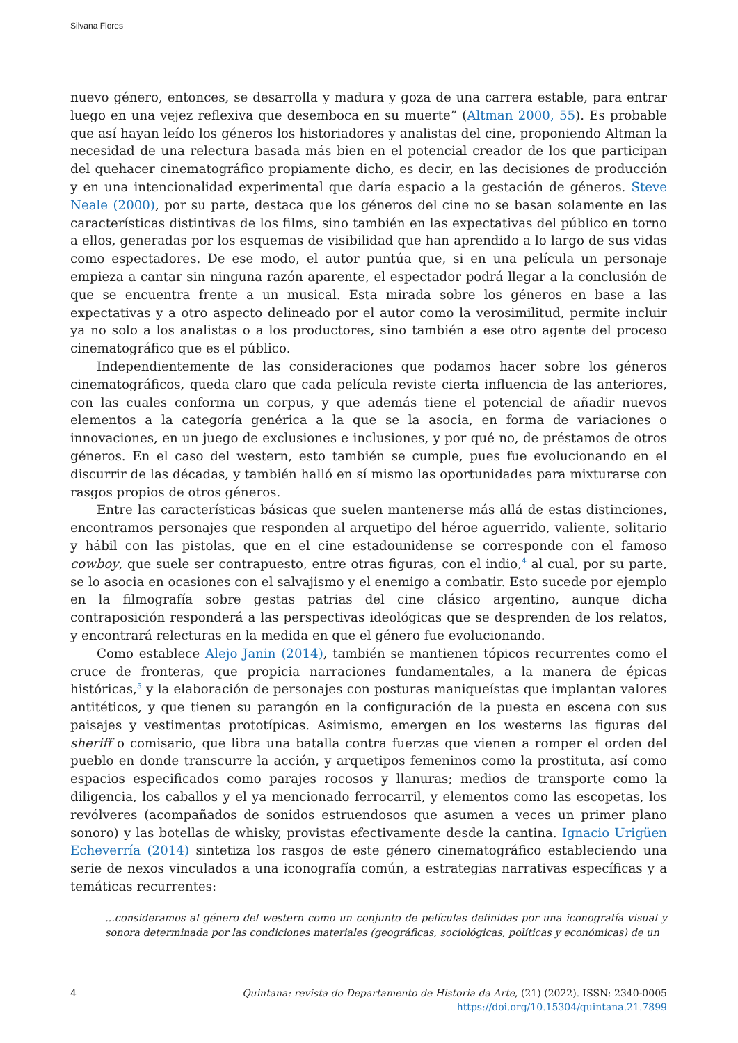Silvana Flores
nuevo género, entonces, se desarrolla y madura y goza de una carrera estable, para entrar luego en una vejez reflexiva que desemboca en su muerte” (Altman 2000, 55). Es probable que así hayan leído los géneros los historiadores y analistas del cine, proponiendo Altman la necesidad de una relectura basada más bien en el potencial creador de los que participan del quehacer cinematográfico propiamente dicho, es decir, en las decisiones de producción y en una intencionalidad experimental que daría espacio a la gestación de géneros. Steve Neale (2000), por su parte, destaca que los géneros del cine no se basan solamente en las características distintivas de los films, sino también en las expectativas del público en torno a ellos, generadas por los esquemas de visibilidad que han aprendido a lo largo de sus vidas como espectadores. De ese modo, el autor puntúa que, si en una película un personaje empieza a cantar sin ninguna razón aparente, el espectador podrá llegar a la conclusión de que se encuentra frente a un musical. Esta mirada sobre los géneros en base a las expectativas y a otro aspecto delineado por el autor como la verosimilitud, permite incluir ya no solo a los analistas o a los productores, sino también a ese otro agente del proceso cinematográfico que es el público.
Independientemente de las consideraciones que podamos hacer sobre los géneros cinematográficos, queda claro que cada película reviste cierta influencia de las anteriores, con las cuales conforma un corpus, y que además tiene el potencial de añadir nuevos elementos a la categoría genérica a la que se la asocia, en forma de variaciones o innovaciones, en un juego de exclusiones e inclusiones, y por qué no, de préstamos de otros géneros. En el caso del western, esto también se cumple, pues fue evolucionando en el discurrir de las décadas, y también halló en sí mismo las oportunidades para mixturarse con rasgos propios de otros géneros.
Entre las características básicas que suelen mantenerse más allá de estas distinciones, encontramos personajes que responden al arquetipo del héroe aguerrido, valiente, solitario y hábil con las pistolas, que en el cine estadounidense se corresponde con el famoso cowboy, que suele ser contrapuesto, entre otras figuras, con el indio,<sup>4</sup> al cual, por su parte, se lo asocia en ocasiones con el salvajismo y el enemigo a combatir. Esto sucede por ejemplo en la filmografía sobre gestas patrias del cine clásico argentino, aunque dicha contraposición responderá a las perspectivas ideológicas que se desprenden de los relatos, y encontrará relecturas en la medida en que el género fue evolucionando.
Como establece Alejo Janin (2014), también se mantienen tópicos recurrentes como el cruce de fronteras, que propicia narraciones fundamentales, a la manera de épicas históricas,<sup>5</sup> y la elaboración de personajes con posturas maniqueístas que implantan valores antitéticos, y que tienen su parangón en la configuración de la puesta en escena con sus paisajes y vestimentas prototípicas. Asimismo, emergen en los westerns las figuras del sheriff o comisario, que libra una batalla contra fuerzas que vienen a romper el orden del pueblo en donde transcurre la acción, y arquetipos femeninos como la prostituta, así como espacios especificados como parajes rocosos y llanuras; medios de transporte como la diligencia, los caballos y el ya mencionado ferrocarril, y elementos como las escopetas, los revólveres (acompañados de sonidos estruendosos que asumen a veces un primer plano sonoro) y las botellas de whisky, provistas efectivamente desde la cantina. Ignacio Urigüen Echeverría (2014) sintetiza los rasgos de este género cinematográfico estableciendo una serie de nexos vinculados a una iconografía común, a estrategias narrativas específicas y a temáticas recurrentes:
...consideramos al género del western como un conjunto de películas definidas por una iconografía visual y sonora determinada por las condiciones materiales (geográficas, sociológicas, políticas y económicas) de un
4 Quintana: revista do Departamento de Historia da Arte, (21) (2022). ISSN: 2340-0005
https://doi.org/10.15304/quintana.21.7899